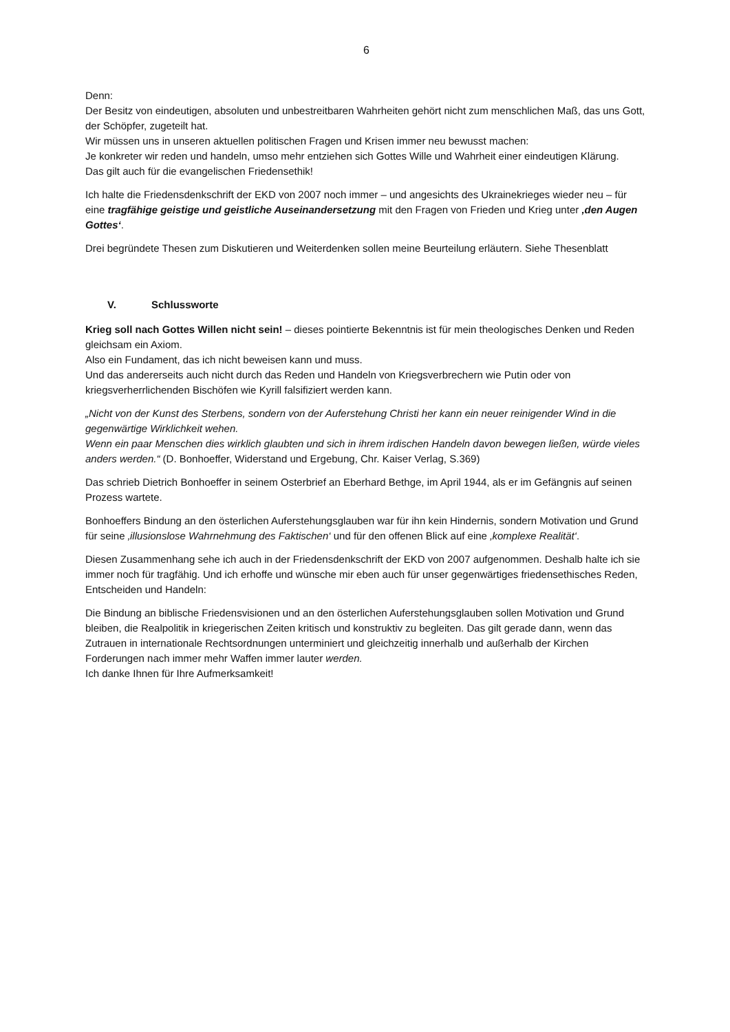6
Denn:
Der Besitz von eindeutigen, absoluten und unbestreitbaren Wahrheiten gehört nicht zum menschlichen Maß, das uns Gott, der Schöpfer, zugeteilt hat.
Wir müssen uns in unseren aktuellen politischen Fragen und Krisen immer neu bewusst machen:
Je konkreter wir reden und handeln, umso mehr entziehen sich Gottes Wille und Wahrheit einer eindeutigen Klärung.
Das gilt auch für die evangelischen Friedensethik!
Ich halte die Friedensdenkschrift der EKD von 2007 noch immer – und angesichts des Ukrainekrieges wieder neu – für eine tragfähige geistige und geistliche Auseinandersetzung mit den Fragen von Frieden und Krieg unter ‚den Augen Gottes‘.
Drei begründete Thesen zum Diskutieren und Weiterdenken sollen meine Beurteilung erläutern. Siehe Thesenblatt
V. Schlussworte
Krieg soll nach Gottes Willen nicht sein! – dieses pointierte Bekenntnis ist für mein theologisches Denken und Reden gleichsam ein Axiom.
Also ein Fundament, das ich nicht beweisen kann und muss.
Und das andererseits auch nicht durch das Reden und Handeln von Kriegsverbrechern wie Putin oder von kriegsverherrlichenden Bischöfen wie Kyrill falsifiziert werden kann.
„Nicht von der Kunst des Sterbens, sondern von der Auferstehung Christi her kann ein neuer reinigender Wind in die gegenwärtige Wirklichkeit wehen.
Wenn ein paar Menschen dies wirklich glaubten und sich in ihrem irdischen Handeln davon bewegen ließen, würde vieles anders werden.“ (D. Bonhoeffer, Widerstand und Ergebung, Chr. Kaiser Verlag, S.369)
Das schrieb Dietrich Bonhoeffer in seinem Osterbrief an Eberhard Bethge, im April 1944, als er im Gefängnis auf seinen Prozess wartete.
Bonhoeffers Bindung an den österlichen Auferstehungsglauben war für ihn kein Hindernis, sondern Motivation und Grund für seine ‚illusionslose Wahrnehmung des Faktischen‘ und für den offenen Blick auf eine ‚komplexe Realität‘.
Diesen Zusammenhang sehe ich auch in der Friedensdenkschrift der EKD von 2007 aufgenommen. Deshalb halte ich sie immer noch für tragfähig. Und ich erhoffe und wünsche mir eben auch für unser gegenwärtiges friedensethisches Reden, Entscheiden und Handeln:
Die Bindung an biblische Friedensvisionen und an den österlichen Auferstehungsglauben sollen Motivation und Grund bleiben, die Realpolitik in kriegerischen Zeiten kritisch und konstruktiv zu begleiten. Das gilt gerade dann, wenn das Zutrauen in internationale Rechtsordnungen unterminiert und gleichzeitig innerhalb und außerhalb der Kirchen Forderungen nach immer mehr Waffen immer lauter werden.
Ich danke Ihnen für Ihre Aufmerksamkeit!